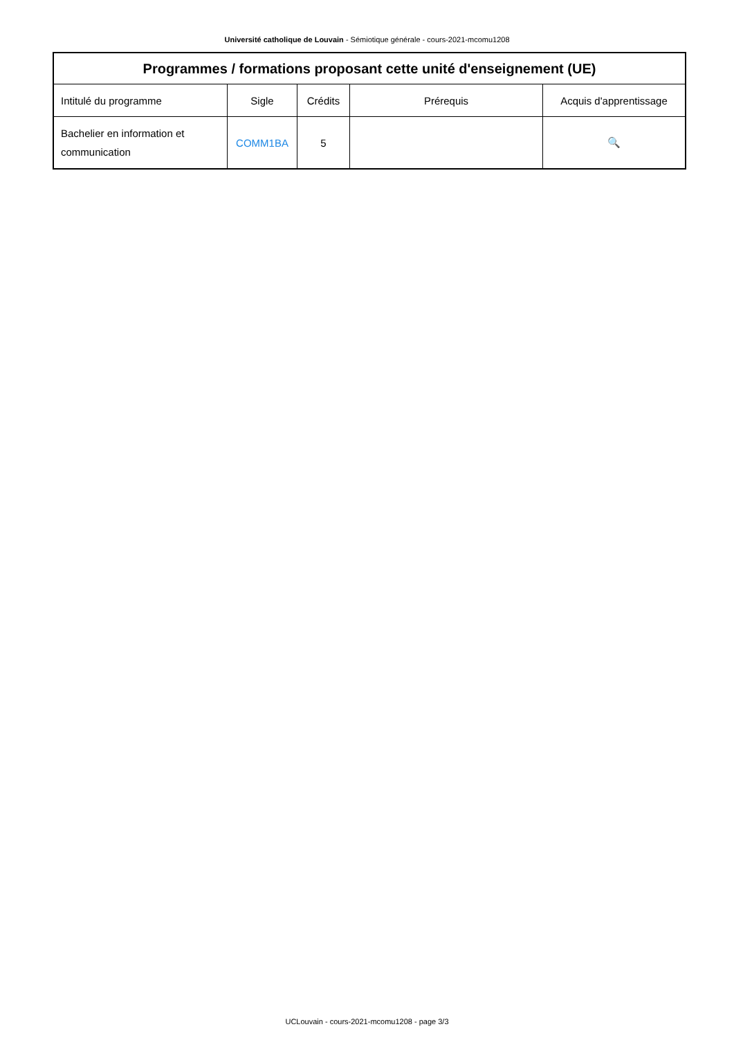Université catholique de Louvain - Sémiotique générale - cours-2021-mcomu1208
| Programmes / formations proposant cette unité d'enseignement (UE) | | | | |
| --- | --- | --- | --- | --- |
| Intitulé du programme | Sigle | Crédits | Prérequis | Acquis d'apprentissage |
| Bachelier en information et communication | COMM1BA | 5 | | 🔍 |
UCLouvain - cours-2021-mcomu1208 - page 3/3